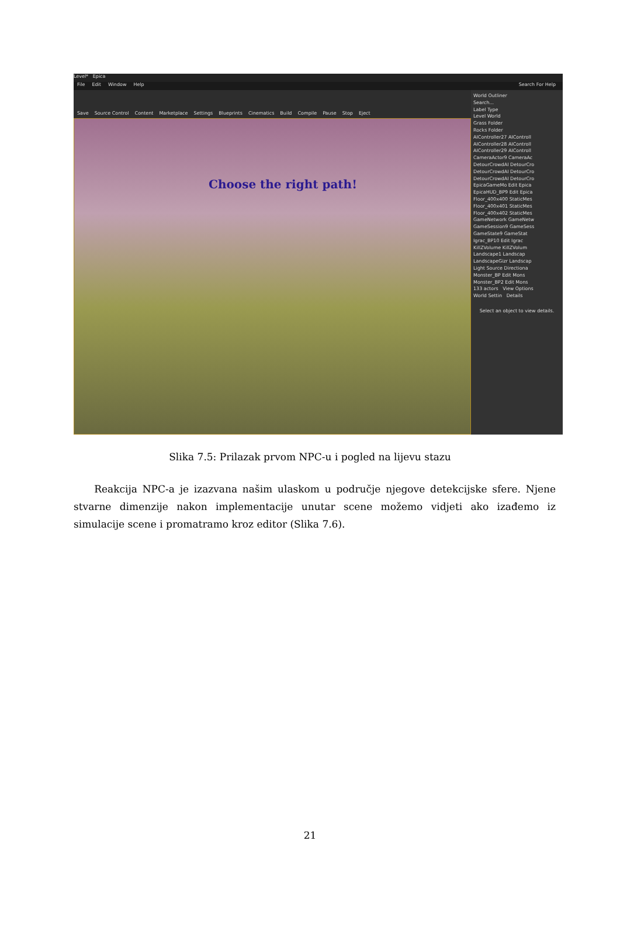Level* Epica
File Edit Window Help Search For Help
Save Source Control Content Marketplace Settings Blueprints Cinematics Build Compile Pause Stop Eject
Choose the right path!
World Outliner
Search...
Label Type
Level World
Grass Folder
Rocks Folder
AIController27 AIControll
AIController28 AIControll
AIController29 AIControll
CameraActor9 CameraAc
DetourCrowdAI DetourCro
DetourCrowdAI DetourCro
DetourCrowdAI DetourCro
EpicaGameMo Edit Epica
EpicaHUD_BP9 Edit Epica
Floor_400x400 StaticMes
Floor_400x401 StaticMes
Floor_400x402 StaticMes
GameNetwork GameNetw
GameSession9 GameSess
GameState9 GameStat
Igrac_BP10 Edit Igrac
KillZVolume KillZVolum
Landscape1 Landscap
LandscapeGizr Landscap
Light Source Directiona
Monster_BP Edit Mons
Monster_BP2 Edit Mons
133 actors View Options
World Settin Details
Select an object to view details.
Slika 7.5: Prilazak prvom NPC-u i pogled na lijevu stazu
Reakcija NPC-a je izazvana našim ulaskom u područje njegove detekcijske sfere. Njene stvarne dimenzije nakon implementacije unutar scene možemo vidjeti ako izađemo iz simulacije scene i promatramo kroz editor (Slika 7.6).
21